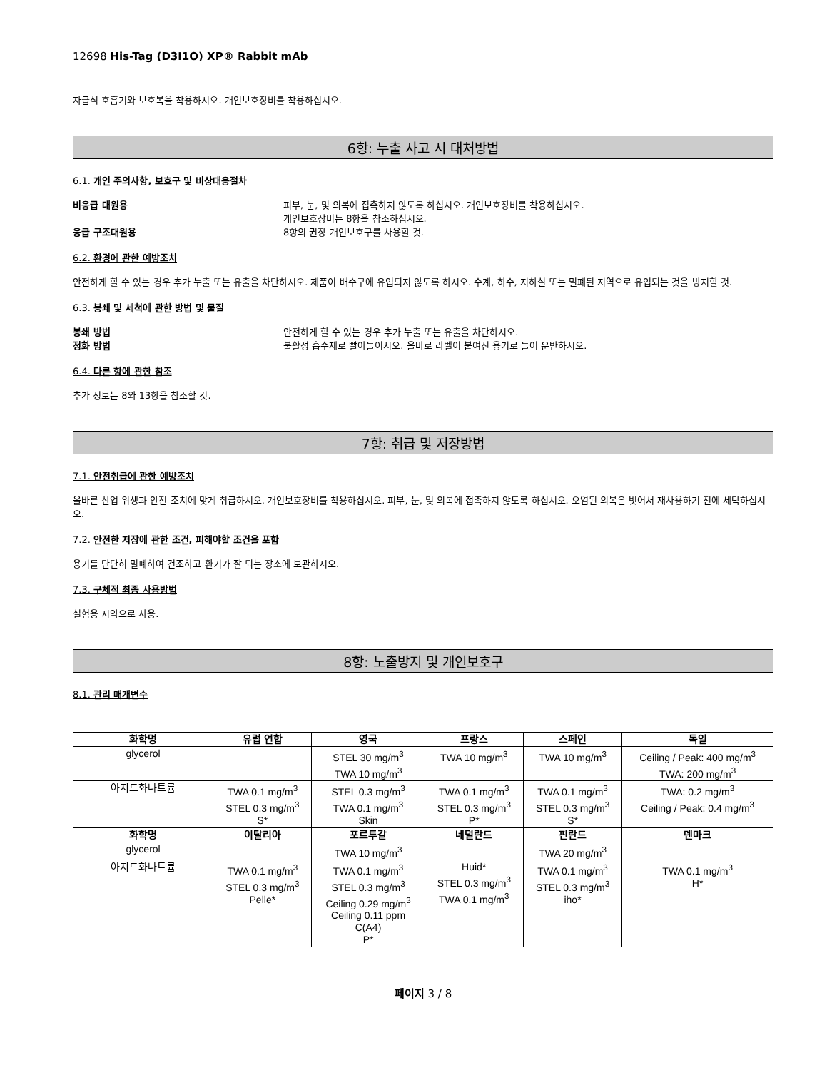12698 His-Tag (D3I1O) XP® Rabbit mAb
자급식 호흡기와 보호복을 착용하시오. 개인보호장비를 착용하십시오.
6항: 누출 사고 시 대처방법
6.1. 개인 주의사항, 보호구 및 비상대응절차
비응급 대원용 피부, 눈, 및 의복에 접촉하지 않도록 하십시오. 개인보호장비를 착용하십시오.
개인보호장비는 8항을 참조하십시오.
응급 구조대원용 8항의 권장 개인보호구를 사용할 것.
6.2. 환경에 관한 예방조치
안전하게 할 수 있는 경우 추가 누출 또는 유출을 차단하시오. 제품이 배수구에 유입되지 않도록 하시오. 수계, 하수, 지하실 또는 밀폐된 지역으로 유입되는 것을 방지할 것.
6.3. 봉쇄 및 세척에 관한 방법 및 물질
봉쇄 방법 안전하게 할 수 있는 경우 추가 누출 또는 유출을 차단하시오.
정화 방법 불활성 흡수제로 빨아들이시오. 올바로 라벨이 붙여진 용기로 들어 운반하시오.
6.4. 다른 항에 관한 참조
추가 정보는 8와 13항을 참조할 것.
7항: 취급 및 저장방법
7.1. 안전취급에 관한 예방조치
올바른 산업 위생과 안전 조치에 맞게 취급하시오. 개인보호장비를 착용하십시오. 피부, 눈, 및 의복에 접촉하지 않도록 하십시오. 오염된 의복은 벗어서 재사용하기 전에 세탁하십시오.
7.2. 안전한 저장에 관한 조건, 피해야할 조건을 포함
용기를 단단히 밀폐하여 건조하고 환기가 잘 되는 장소에 보관하시오.
7.3. 구체적 최종 사용방법
실험용 시약으로 사용.
8항: 노출방지 및 개인보호구
8.1. 관리 매개변수
| 화학명 | 유럽 연합 | 영국 | 프랑스 | 스페인 | 독일 |
| --- | --- | --- | --- | --- | --- |
| glycerol | | STEL 30 mg/m<sup>3</sup> TWA 10 mg/m<sup>3</sup> | TWA 10 mg/m<sup>3</sup> | TWA 10 mg/m<sup>3</sup> | Ceiling / Peak: 400 mg/m<sup>3</sup> TWA: 200 mg/m<sup>3</sup> |
| 아지드화나트륨 | TWA 0.1 mg/m<sup>3</sup> STEL 0.3 mg/m<sup>3</sup> S* | STEL 0.3 mg/m<sup>3</sup> TWA 0.1 mg/m<sup>3</sup> Skin | TWA 0.1 mg/m<sup>3</sup> STEL 0.3 mg/m<sup>3</sup> P* | TWA 0.1 mg/m<sup>3</sup> STEL 0.3 mg/m<sup>3</sup> S* | TWA: 0.2 mg/m<sup>3</sup> Ceiling / Peak: 0.4 mg/m<sup>3</sup> |
| 화학명 | 이탈리아 | 포르투갈 | 네덜란드 | 핀란드 | 덴마크 |
| glycerol | | TWA 10 mg/m<sup>3</sup> | | TWA 20 mg/m<sup>3</sup> | |
| 아지드화나트륨 | TWA 0.1 mg/m<sup>3</sup> STEL 0.3 mg/m<sup>3</sup> Pelle* | TWA 0.1 mg/m<sup>3</sup> STEL 0.3 mg/m<sup>3</sup> Ceiling 0.29 mg/m<sup>3</sup> Ceiling 0.11 ppm C(A4) P* | Huid* STEL 0.3 mg/m<sup>3</sup> TWA 0.1 mg/m<sup>3</sup> | TWA 0.1 mg/m<sup>3</sup> STEL 0.3 mg/m<sup>3</sup> iho* | TWA 0.1 mg/m<sup>3</sup> H* |
페이지 3 / 8